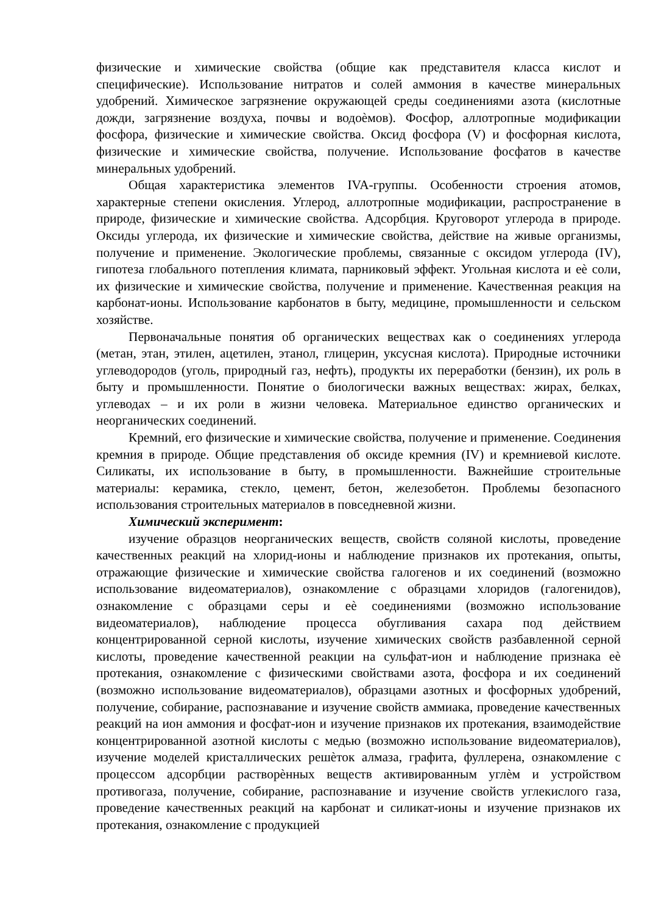физические и химические свойства (общие как представителя класса кислот и специфические). Использование нитратов и солей аммония в качестве минеральных удобрений. Химическое загрязнение окружающей среды соединениями азота (кислотные дожди, загрязнение воздуха, почвы и водоѐмов). Фосфор, аллотропные модификации фосфора, физические и химические свойства. Оксид фосфора (V) и фосфорная кислота, физические и химические свойства, получение. Использование фосфатов в качестве минеральных удобрений.
Общая характеристика элементов IVA-группы. Особенности строения атомов, характерные степени окисления. Углерод, аллотропные модификации, распространение в природе, физические и химические свойства. Адсорбция. Круговорот углерода в природе. Оксиды углерода, их физические и химические свойства, действие на живые организмы, получение и применение. Экологические проблемы, связанные с оксидом углерода (IV), гипотеза глобального потепления климата, парниковый эффект. Угольная кислота и еѐ соли, их физические и химические свойства, получение и применение. Качественная реакция на карбонат-ионы. Использование карбонатов в быту, медицине, промышленности и сельском хозяйстве.
Первоначальные понятия об органических веществах как о соединениях углерода (метан, этан, этилен, ацетилен, этанол, глицерин, уксусная кислота). Природные источники углеводородов (уголь, природный газ, нефть), продукты их переработки (бензин), их роль в быту и промышленности. Понятие о биологически важных веществах: жирах, белках, углеводах – и их роли в жизни человека. Материальное единство органических и неорганических соединений.
Кремний, его физические и химические свойства, получение и применение. Соединения кремния в природе. Общие представления об оксиде кремния (IV) и кремниевой кислоте. Силикаты, их использование в быту, в промышленности. Важнейшие строительные материалы: керамика, стекло, цемент, бетон, железобетон. Проблемы безопасного использования строительных материалов в повседневной жизни.
Химический эксперимент:
изучение образцов неорганических веществ, свойств соляной кислоты, проведение качественных реакций на хлорид-ионы и наблюдение признаков их протекания, опыты, отражающие физические и химические свойства галогенов и их соединений (возможно использование видеоматериалов), ознакомление с образцами хлоридов (галогенидов), ознакомление с образцами серы и еѐ соединениями (возможно использование видеоматериалов), наблюдение процесса обугливания сахара под действием концентрированной серной кислоты, изучение химических свойств разбавленной серной кислоты, проведение качественной реакции на сульфат-ион и наблюдение признака еѐ протекания, ознакомление с физическими свойствами азота, фосфора и их соединений (возможно использование видеоматериалов), образцами азотных и фосфорных удобрений, получение, собирание, распознавание и изучение свойств аммиака, проведение качественных реакций на ион аммония и фосфат-ион и изучение признаков их протекания, взаимодействие концентрированной азотной кислоты с медью (возможно использование видеоматериалов), изучение моделей кристаллических решѐток алмаза, графита, фуллерена, ознакомление с процессом адсорбции растворѐнных веществ активированным углѐм и устройством противогаза, получение, собирание, распознавание и изучение свойств углекислого газа, проведение качественных реакций на карбонат и силикат-ионы и изучение признаков их протекания, ознакомление с продукцией